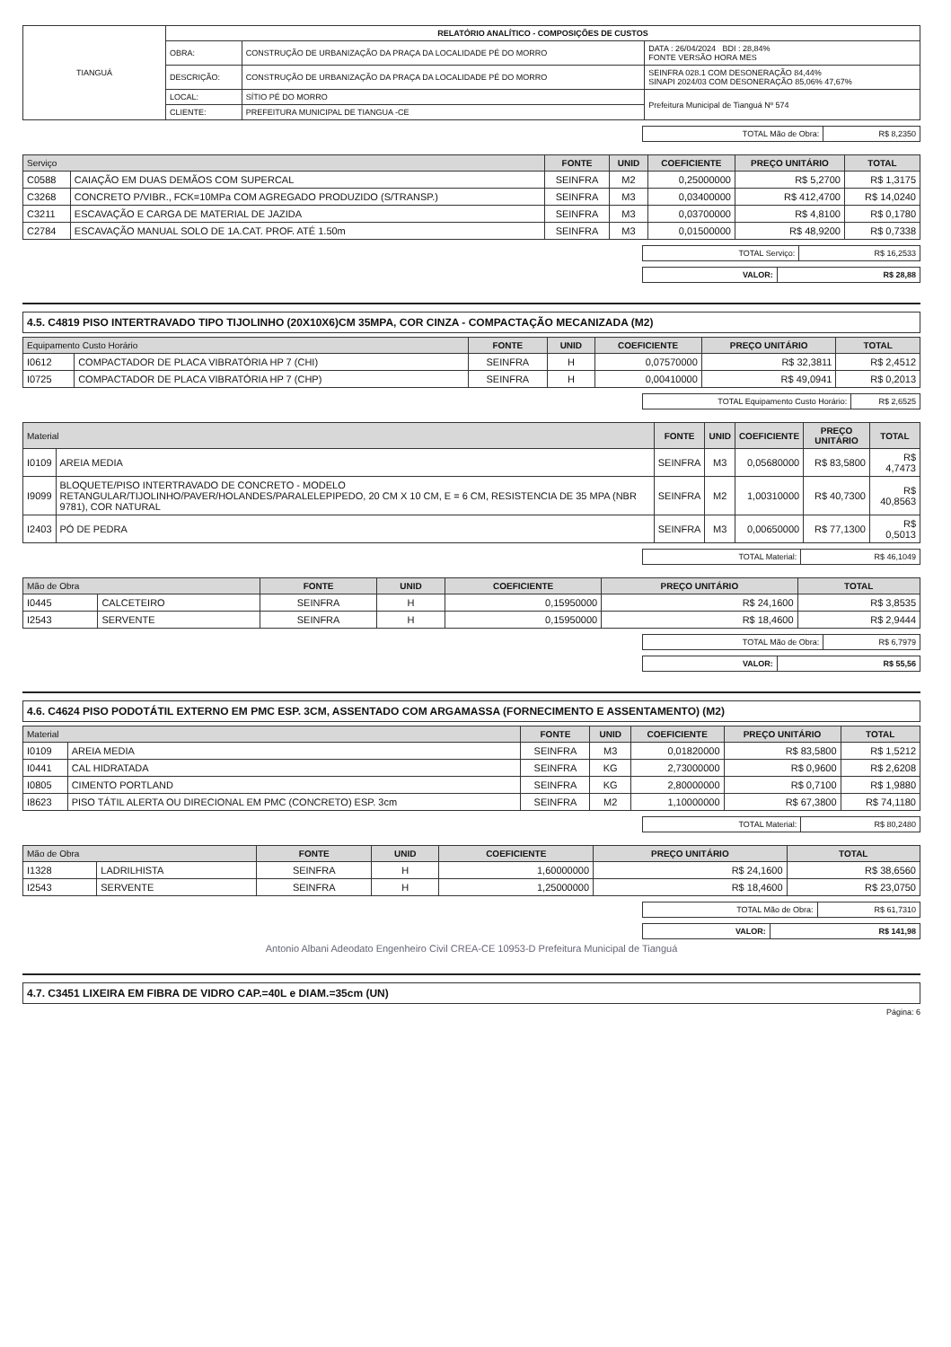| TIANGUÁ | RELATÓRIO ANALÍTICO - COMPOSIÇÕES DE CUSTOS | | |
| | OBRA: | CONSTRUÇÃO DE URBANIZAÇÃO DA PRAÇA DA LOCALIDADE PÉ DO MORRO | DATA : 26/04/2024 BDI : 28,84% FONTE VERSÃO HORA MES |
| | DESCRIÇÃO: | CONSTRUÇÃO DE URBANIZAÇÃO DA PRAÇA DA LOCALIDADE PÉ DO MORRO | SEINFRA 028.1 COM DESONERAÇÃO 84,44% SINAPI 2024/03 COM DESONERAÇÃO 85,06% 47,67% |
| | LOCAL: | SÍTIO PÉ DO MORRO | Prefeitura Municipal de Tianguá Nº 574 |
| | CLIENTE: | PREFEITURA MUNICIPAL DE TIANGUA -CE | |
| TOTAL Mão de Obra: | R$ 8,2350 |
| Serviço | | FONTE | UNID | COEFICIENTE | PREÇO UNITÁRIO | TOTAL |
| --- | --- | --- | --- | --- | --- | --- |
| C0588 | CAIAÇÃO EM DUAS DEMÃOS COM SUPERCAL | SEINFRA | M2 | 0,25000000 | R$ 5,2700 | R$ 1,3175 |
| C3268 | CONCRETO P/VIBR., FCK=10MPa COM AGREGADO PRODUZIDO (S/TRANSP.) | SEINFRA | M3 | 0,03400000 | R$ 412,4700 | R$ 14,0240 |
| C3211 | ESCAVAÇÃO E CARGA DE MATERIAL DE JAZIDA | SEINFRA | M3 | 0,03700000 | R$ 4,8100 | R$ 0,1780 |
| C2784 | ESCAVAÇÃO MANUAL SOLO DE 1A.CAT. PROF. ATÉ 1.50m | SEINFRA | M3 | 0,01500000 | R$ 48,9200 | R$ 0,7338 |
| TOTAL Serviço: | R$ 16,2533 |
| VALOR: | R$ 28,88 |
4.5. C4819 PISO INTERTRAVADO TIPO TIJOLINHO (20X10X6)CM 35MPA, COR CINZA - COMPACTAÇÃO MECANIZADA (M2)
| Equipamento Custo Horário | | FONTE | UNID | COEFICIENTE | PREÇO UNITÁRIO | TOTAL |
| --- | --- | --- | --- | --- | --- | --- |
| I0612 | COMPACTADOR DE PLACA VIBRATÓRIA HP 7 (CHI) | SEINFRA | H | 0,07570000 | R$ 32,3811 | R$ 2,4512 |
| I0725 | COMPACTADOR DE PLACA VIBRATÓRIA HP 7 (CHP) | SEINFRA | H | 0,00410000 | R$ 49,0941 | R$ 0,2013 |
| TOTAL Equipamento Custo Horário: | R$ 2,6525 |
| Material | | FONTE | UNID | COEFICIENTE | PREÇO UNITÁRIO | TOTAL |
| --- | --- | --- | --- | --- | --- | --- |
| I0109 | AREIA MEDIA | SEINFRA | M3 | 0,05680000 | R$ 83,5800 | R$ 4,7473 |
| I9099 | BLOQUETE/PISO INTERTRAVADO DE CONCRETO - MODELO RETANGULAR/TIJOLINHO/PAVER/HOLANDES/PARALELEPIPEDO, 20 CM X 10 CM, E = 6 CM, RESISTENCIA DE 35 MPA (NBR 9781), COR NATURAL | SEINFRA | M2 | 1,00310000 | R$ 40,7300 | R$ 40,8563 |
| I2403 | PÓ DE PEDRA | SEINFRA | M3 | 0,00650000 | R$ 77,1300 | R$ 0,5013 |
| TOTAL Material: | R$ 46,1049 |
| Mão de Obra | | FONTE | UNID | COEFICIENTE | PREÇO UNITÁRIO | TOTAL |
| --- | --- | --- | --- | --- | --- | --- |
| I0445 | CALCETEIRO | SEINFRA | H | 0,15950000 | R$ 24,1600 | R$ 3,8535 |
| I2543 | SERVENTE | SEINFRA | H | 0,15950000 | R$ 18,4600 | R$ 2,9444 |
| TOTAL Mão de Obra: | R$ 6,7979 |
| VALOR: | R$ 55,56 |
4.6. C4624 PISO PODOTÁTIL EXTERNO EM PMC ESP. 3CM, ASSENTADO COM ARGAMASSA (FORNECIMENTO E ASSENTAMENTO) (M2)
| Material | | FONTE | UNID | COEFICIENTE | PREÇO UNITÁRIO | TOTAL |
| --- | --- | --- | --- | --- | --- | --- |
| I0109 | AREIA MEDIA | SEINFRA | M3 | 0,01820000 | R$ 83,5800 | R$ 1,5212 |
| I0441 | CAL HIDRATADA | SEINFRA | KG | 2,73000000 | R$ 0,9600 | R$ 2,6208 |
| I0805 | CIMENTO PORTLAND | SEINFRA | KG | 2,80000000 | R$ 0,7100 | R$ 1,9880 |
| I8623 | PISO TÁTIL ALERTA OU DIRECIONAL EM PMC (CONCRETO) ESP. 3cm | SEINFRA | M2 | 1,10000000 | R$ 67,3800 | R$ 74,1180 |
| TOTAL Material: | R$ 80,2480 |
| Mão de Obra | | FONTE | UNID | COEFICIENTE | PREÇO UNITÁRIO | TOTAL |
| --- | --- | --- | --- | --- | --- | --- |
| I1328 | LADRILHISTA | SEINFRA | H | 1,60000000 | R$ 24,1600 | R$ 38,6560 |
| I2543 | SERVENTE | SEINFRA | H | 1,25000000 | R$ 18,4600 | R$ 23,0750 |
| TOTAL Mão de Obra: | R$ 61,7310 |
| VALOR: | R$ 141,98 |
Antonio Albani Adeodato Engenheiro Civil CREA-CE 10953-D Prefeitura Municipal de Tianguá
4.7. C3451 LIXEIRA EM FIBRA DE VIDRO CAP.=40L e DIAM.=35cm (UN)
Página: 6